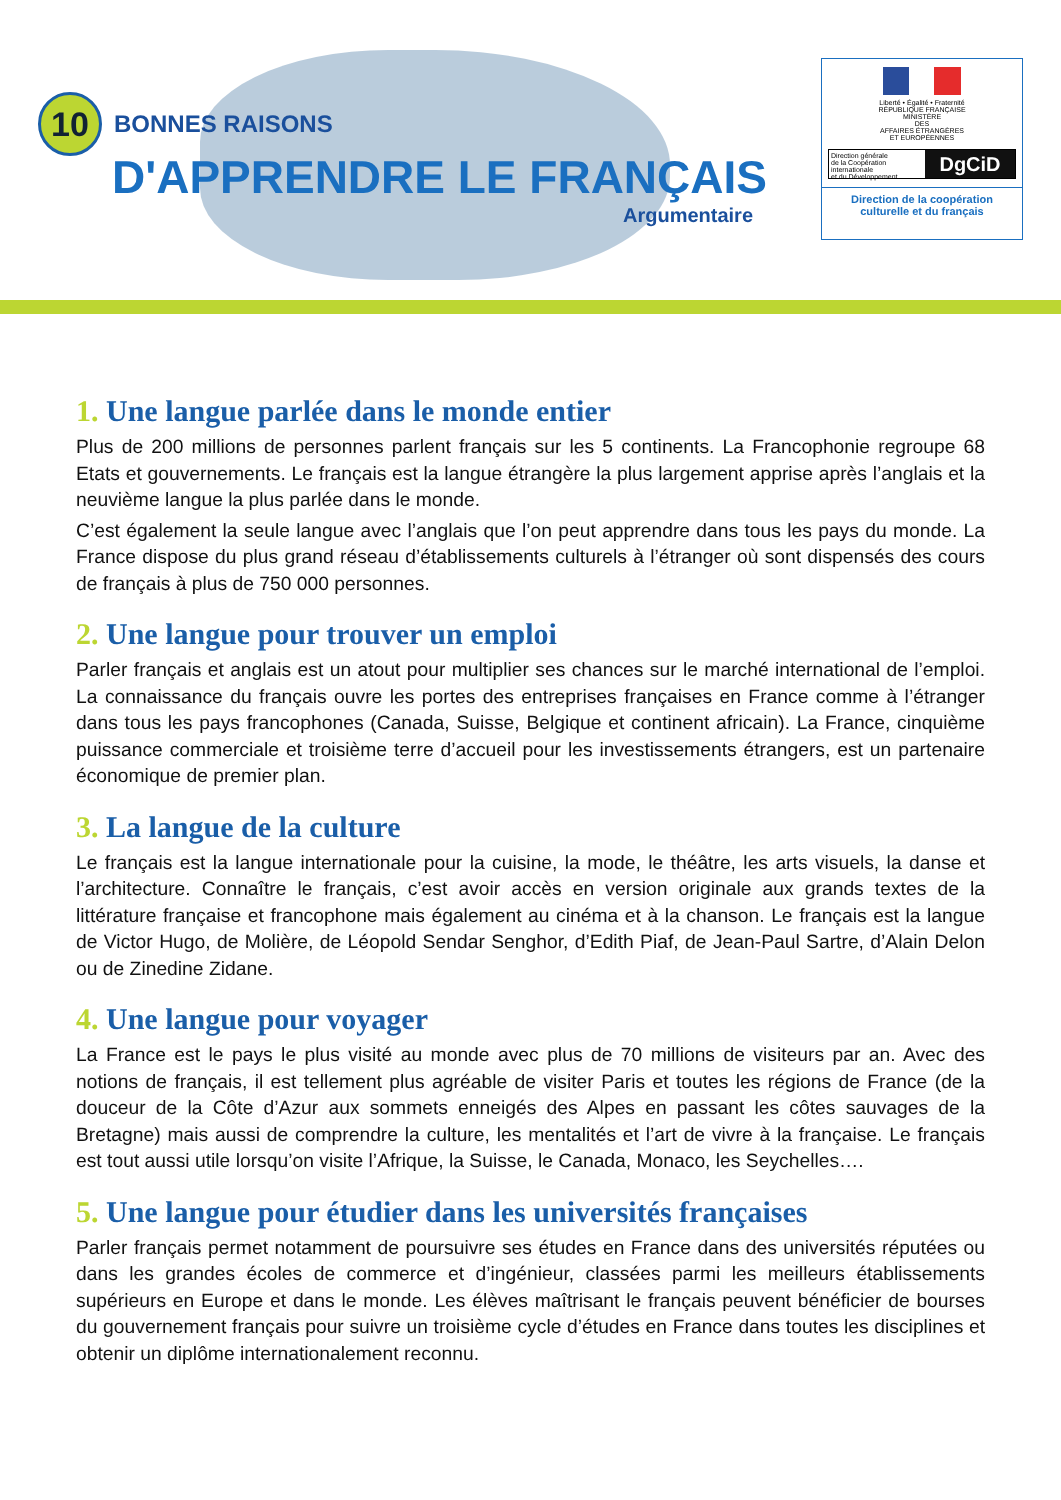10 BONNES RAISONS
D'APPRENDRE LE FRANÇAIS
Argumentaire
Liberté • Égalité • Fraternité
RÉPUBLIQUE FRANÇAISE
MINISTÈRE
DES
AFFAIRES ÉTRANGÈRES
ET EUROPÉENNES
Direction générale
de la Coopération internationale
et du Développement DgCiD
Direction de la coopération
culturelle et du français
1. Une langue parlée dans le monde entier
Plus de 200 millions de personnes parlent français sur les 5 continents. La Francophonie regroupe 68 Etats et gouvernements. Le français est la langue étrangère la plus largement apprise après l’anglais et la neuvième langue la plus parlée dans le monde.
C’est également la seule langue avec l’anglais que l’on peut apprendre dans tous les pays du monde. La France dispose du plus grand réseau d’établissements culturels à l’étranger où sont dispensés des cours de français à plus de 750 000 personnes.
2. Une langue pour trouver un emploi
Parler français et anglais est un atout pour multiplier ses chances sur le marché international de l’emploi. La connaissance du français ouvre les portes des entreprises françaises en France comme à l’étranger dans tous les pays francophones (Canada, Suisse, Belgique et continent africain). La France, cinquième puissance commerciale et troisième terre d’accueil pour les investissements étrangers, est un partenaire économique de premier plan.
3. La langue de la culture
Le français est la langue internationale pour la cuisine, la mode, le théâtre, les arts visuels, la danse et l’architecture. Connaître le français, c’est avoir accès en version originale aux grands textes de la littérature française et francophone mais également au cinéma et à la chanson. Le français est la langue de Victor Hugo, de Molière, de Léopold Sendar Senghor, d’Edith Piaf, de Jean-Paul Sartre, d’Alain Delon ou de Zinedine Zidane.
4. Une langue pour voyager
La France est le pays le plus visité au monde avec plus de 70 millions de visiteurs par an. Avec des notions de français, il est tellement plus agréable de visiter Paris et toutes les régions de France (de la douceur de la Côte d’Azur aux sommets enneigés des Alpes en passant les côtes sauvages de la Bretagne) mais aussi de comprendre la culture, les mentalités et l’art de vivre à la française. Le français est tout aussi utile lorsqu’on visite l’Afrique, la Suisse, le Canada, Monaco, les Seychelles….
5. Une langue pour étudier dans les universités françaises
Parler français permet notamment de poursuivre ses études en France dans des universités réputées ou dans les grandes écoles de commerce et d’ingénieur, classées parmi les meilleurs établissements supérieurs en Europe et dans le monde. Les élèves maîtrisant le français peuvent bénéficier de bourses du gouvernement français pour suivre un troisième cycle d’études en France dans toutes les disciplines et obtenir un diplôme internationalement reconnu.